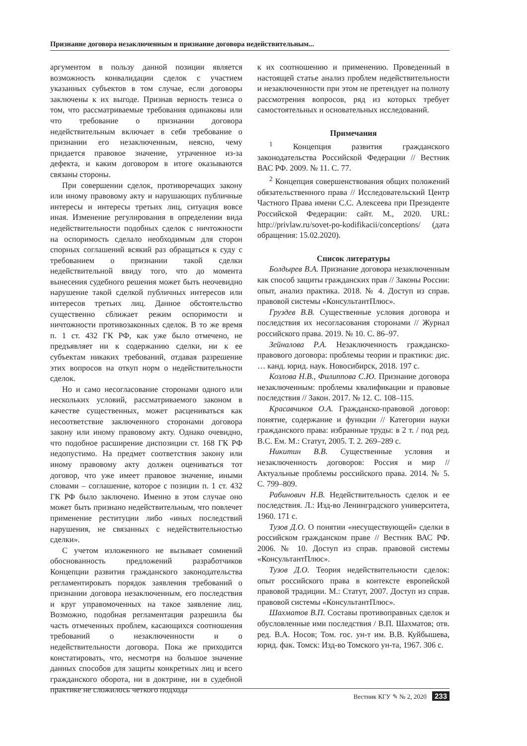Признание договора незаключенным и признание договора недействительным...
аргументом в пользу данной позиции является возможность конвалидации сделок с участием указанных субъектов в том случае, если договоры заключены к их выгоде. Признав верность тезиса о том, что рассматриваемые требования одинаковы или что требование о признании договора недействительным включает в себя требование о признании его незаключенным, неясно, чему придается правовое значение, утраченное из-за дефекта, и каким договором в итоге оказываются связаны стороны.
При совершении сделок, противоречащих закону или иному правовому акту и нарушающих публичные интересы и интересы третьих лиц, ситуация вовсе иная. Изменение регулирования в определении вида недействительности подобных сделок с ничтожности на оспоримость сделало необходимым для сторон спорных соглашений всякий раз обращаться к суду с требованием о признании такой сделки недействительной ввиду того, что до момента вынесения судебного решения может быть неочевидно нарушение такой сделкой публичных интересов или интересов третьих лиц. Данное обстоятельство существенно сближает режим оспоримости и ничтожности противозаконных сделок. В то же время п. 1 ст. 432 ГК РФ, как уже было отмечено, не предъявляет ни к содержанию сделки, ни к ее субъектам никаких требований, отдавая разрешение этих вопросов на откуп норм о недействительности сделок.
Но и само несогласование сторонами одного или нескольких условий, рассматриваемого законом в качестве существенных, может расцениваться как несоответствие заключенного сторонами договора закону или иному правовому акту. Однако очевидно, что подобное расширение диспозиции ст. 168 ГК РФ недопустимо. На предмет соответствия закону или иному правовому акту должен оцениваться тот договор, что уже имеет правовое значение, иными словами – соглашение, которое с позиции п. 1 ст. 432 ГК РФ было заключено. Именно в этом случае оно может быть признано недействительным, что повлечет применение реституции либо «иных последствий нарушения, не связанных с недействительностью сделки».
С учетом изложенного не вызывает сомнений обоснованность предложений разработчиков Концепции развития гражданского законодательства регламентировать порядок заявления требований о признании договора незаключенным, его последствия и круг управомоченных на такое заявление лиц. Возможно, подобная регламентация разрешила бы часть отмеченных проблем, касающихся соотношения требований о незаключенности и о недействительности договора. Пока же приходится констатировать, что, несмотря на большое значение данных способов для защиты конкретных лиц и всего гражданского оборота, ни в доктрине, ни в судебной практике не сложилось четкого подхода
к их соотношению и применению. Проведенный в настоящей статье анализ проблем недействительности и незаключенности при этом не претендует на полноту рассмотрения вопросов, ряд из которых требует самостоятельных и основательных исследований.
Примечания
<sup>1</sup> Концепция развития гражданского законодательства Российской Федерации // Вестник ВАС РФ. 2009. № 11. С. 77.
<sup>2</sup> Концепция совершенствования общих положений обязательственного права // Исследовательский Центр Частного Права имени С.С. Алексеева при Президенте Российской Федерации: сайт. М., 2020. URL: http://privlaw.ru/sovet-po-kodifikacii/conceptions/ (дата обращения: 15.02.2020).
Список литературы
Болдырев В.А. Признание договора незаключенным как способ защиты гражданских прав // Законы России: опыт, анализ практика. 2018. № 4. Доступ из справ. правовой системы «КонсультантПлюс».
Груздев В.В. Существенные условия договора и последствия их несогласования сторонами // Журнал российского права. 2019. № 10. С. 86–97.
Зейналова Р.А. Незаключенность гражданско-правового договора: проблемы теории и практики: дис. … канд. юрид. наук. Новосибирск, 2018. 197 с.
Козлова Н.В., Филиппова С.Ю. Признание договора незаключенным: проблемы квалификации и правовые последствия // Закон. 2017. № 12. С. 108–115.
Красавчиков О.А. Гражданско-правовой договор: понятие, содержание и функции // Категории науки гражданского права: избранные труды: в 2 т. / под ред. В.С. Ем. М.: Статут, 2005. Т. 2. 269–289 с.
Никитин В.В. Существенные условия и незаключенность договоров: Россия и мир // Актуальные проблемы российского права. 2014. № 5. С. 799–809.
Рабинович Н.В. Недействительность сделок и ее последствия. Л.: Изд-во Ленинградского университета, 1960. 171 с.
Тузов Д.О. О понятии «несуществующей» сделки в российском гражданском праве // Вестник ВАС РФ. 2006. № 10. Доступ из справ. правовой системы «КонсультантПлюс».
Тузов Д.О. Теория недействительности сделок: опыт российского права в контексте европейской правовой традиции. М.: Статут, 2007. Доступ из справ. правовой системы «КонсультантПлюс».
Шахматов В.П. Составы противоправных сделок и обусловленные ими последствия / В.П. Шахматов; отв. ред. В.А. Носов; Том. гос. ун-т им. В.В. Куйбышева, юрид. фак. Томск: Изд-во Томского ун-та, 1967. 306 с.
Вестник КГУ ✎ № 2, 2020 233